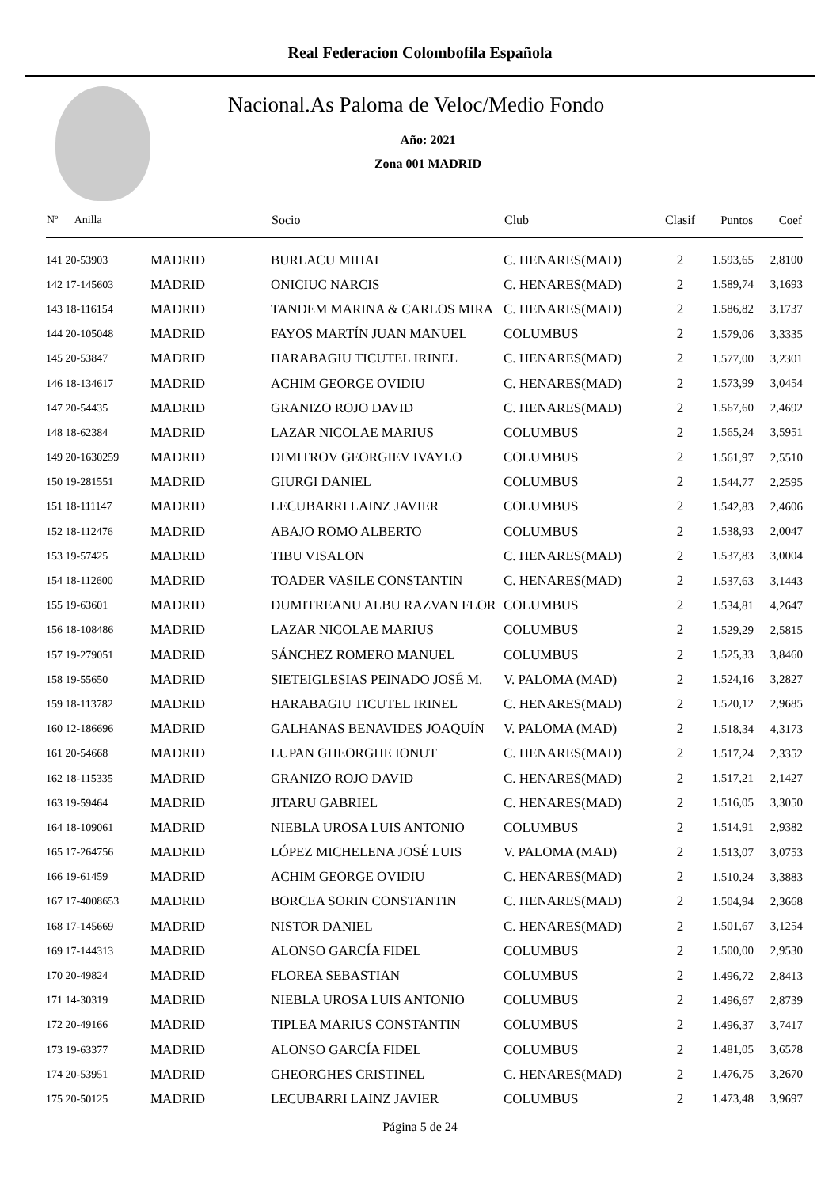Real Federacion Colombofila Española
Nacional.As Paloma de Veloc/Medio Fondo
Año: 2021
Zona 001 MADRID
| Nº Anilla | | Socio | Club | Clasif | Puntos | Coef |
| --- | --- | --- | --- | --- | --- | --- |
| 141 20-53903 | MADRID | BURLACU MIHAI | C. HENARES(MAD) | 2 | 1.593,65 | 2,8100 |
| 142 17-145603 | MADRID | ONICIUC NARCIS | C. HENARES(MAD) | 2 | 1.589,74 | 3,1693 |
| 143 18-116154 | MADRID | TANDEM MARINA & CARLOS MIRA | C. HENARES(MAD) | 2 | 1.586,82 | 3,1737 |
| 144 20-105048 | MADRID | FAYOS MARTÍN JUAN MANUEL | COLUMBUS | 2 | 1.579,06 | 3,3335 |
| 145 20-53847 | MADRID | HARABAGIU TICUTEL IRINEL | C. HENARES(MAD) | 2 | 1.577,00 | 3,2301 |
| 146 18-134617 | MADRID | ACHIM GEORGE OVIDIU | C. HENARES(MAD) | 2 | 1.573,99 | 3,0454 |
| 147 20-54435 | MADRID | GRANIZO ROJO DAVID | C. HENARES(MAD) | 2 | 1.567,60 | 2,4692 |
| 148 18-62384 | MADRID | LAZAR NICOLAE MARIUS | COLUMBUS | 2 | 1.565,24 | 3,5951 |
| 149 20-1630259 | MADRID | DIMITROV GEORGIEV IVAYLO | COLUMBUS | 2 | 1.561,97 | 2,5510 |
| 150 19-281551 | MADRID | GIURGI DANIEL | COLUMBUS | 2 | 1.544,77 | 2,2595 |
| 151 18-111147 | MADRID | LECUBARRI LAINZ JAVIER | COLUMBUS | 2 | 1.542,83 | 2,4606 |
| 152 18-112476 | MADRID | ABAJO ROMO ALBERTO | COLUMBUS | 2 | 1.538,93 | 2,0047 |
| 153 19-57425 | MADRID | TIBU VISALON | C. HENARES(MAD) | 2 | 1.537,83 | 3,0004 |
| 154 18-112600 | MADRID | TOADER VASILE CONSTANTIN | C. HENARES(MAD) | 2 | 1.537,63 | 3,1443 |
| 155 19-63601 | MADRID | DUMITREANU ALBU RAZVAN FLOR | COLUMBUS | 2 | 1.534,81 | 4,2647 |
| 156 18-108486 | MADRID | LAZAR NICOLAE MARIUS | COLUMBUS | 2 | 1.529,29 | 2,5815 |
| 157 19-279051 | MADRID | SÁNCHEZ ROMERO MANUEL | COLUMBUS | 2 | 1.525,33 | 3,8460 |
| 158 19-55650 | MADRID | SIETEIGLESIAS PEINADO JOSÉ M. | V. PALOMA (MAD) | 2 | 1.524,16 | 3,2827 |
| 159 18-113782 | MADRID | HARABAGIU TICUTEL IRINEL | C. HENARES(MAD) | 2 | 1.520,12 | 2,9685 |
| 160 12-186696 | MADRID | GALHANAS BENAVIDES JOAQUÍN | V. PALOMA (MAD) | 2 | 1.518,34 | 4,3173 |
| 161 20-54668 | MADRID | LUPAN GHEORGHE IONUT | C. HENARES(MAD) | 2 | 1.517,24 | 2,3352 |
| 162 18-115335 | MADRID | GRANIZO ROJO DAVID | C. HENARES(MAD) | 2 | 1.517,21 | 2,1427 |
| 163 19-59464 | MADRID | JITARU GABRIEL | C. HENARES(MAD) | 2 | 1.516,05 | 3,3050 |
| 164 18-109061 | MADRID | NIEBLA UROSA LUIS ANTONIO | COLUMBUS | 2 | 1.514,91 | 2,9382 |
| 165 17-264756 | MADRID | LÓPEZ MICHELENA JOSÉ LUIS | V. PALOMA (MAD) | 2 | 1.513,07 | 3,0753 |
| 166 19-61459 | MADRID | ACHIM GEORGE OVIDIU | C. HENARES(MAD) | 2 | 1.510,24 | 3,3883 |
| 167 17-4008653 | MADRID | BORCEA SORIN CONSTANTIN | C. HENARES(MAD) | 2 | 1.504,94 | 2,3668 |
| 168 17-145669 | MADRID | NISTOR DANIEL | C. HENARES(MAD) | 2 | 1.501,67 | 3,1254 |
| 169 17-144313 | MADRID | ALONSO GARCÍA FIDEL | COLUMBUS | 2 | 1.500,00 | 2,9530 |
| 170 20-49824 | MADRID | FLOREA SEBASTIAN | COLUMBUS | 2 | 1.496,72 | 2,8413 |
| 171 14-30319 | MADRID | NIEBLA UROSA LUIS ANTONIO | COLUMBUS | 2 | 1.496,67 | 2,8739 |
| 172 20-49166 | MADRID | TIPLEA MARIUS CONSTANTIN | COLUMBUS | 2 | 1.496,37 | 3,7417 |
| 173 19-63377 | MADRID | ALONSO GARCÍA FIDEL | COLUMBUS | 2 | 1.481,05 | 3,6578 |
| 174 20-53951 | MADRID | GHEORGHES CRISTINEL | C. HENARES(MAD) | 2 | 1.476,75 | 3,2670 |
| 175 20-50125 | MADRID | LECUBARRI LAINZ JAVIER | COLUMBUS | 2 | 1.473,48 | 3,9697 |
Página 5 de 24